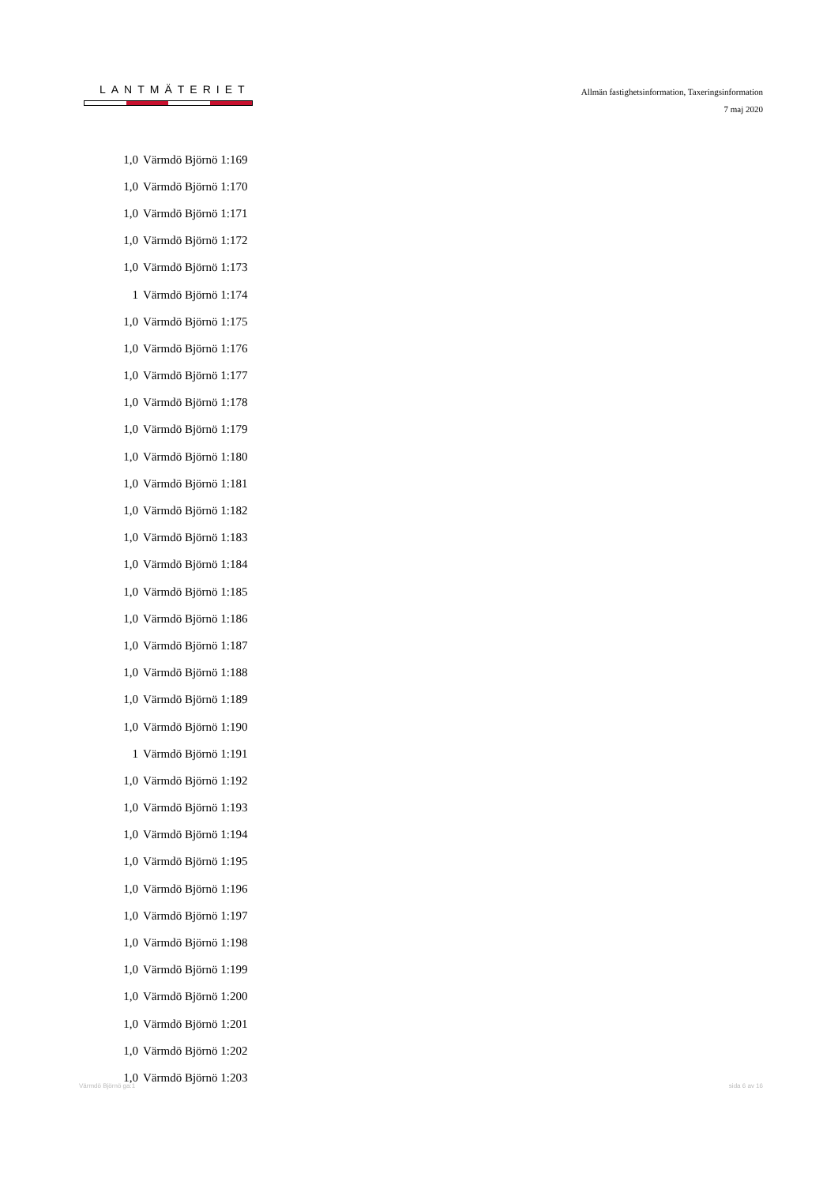LANTMÄTERIET
Allmän fastighetsinformation, Taxeringsinformation
7 maj 2020
| 1,0 | Värmdö Björnö 1:169 |
| 1,0 | Värmdö Björnö 1:170 |
| 1,0 | Värmdö Björnö 1:171 |
| 1,0 | Värmdö Björnö 1:172 |
| 1,0 | Värmdö Björnö 1:173 |
| 1 | Värmdö Björnö 1:174 |
| 1,0 | Värmdö Björnö 1:175 |
| 1,0 | Värmdö Björnö 1:176 |
| 1,0 | Värmdö Björnö 1:177 |
| 1,0 | Värmdö Björnö 1:178 |
| 1,0 | Värmdö Björnö 1:179 |
| 1,0 | Värmdö Björnö 1:180 |
| 1,0 | Värmdö Björnö 1:181 |
| 1,0 | Värmdö Björnö 1:182 |
| 1,0 | Värmdö Björnö 1:183 |
| 1,0 | Värmdö Björnö 1:184 |
| 1,0 | Värmdö Björnö 1:185 |
| 1,0 | Värmdö Björnö 1:186 |
| 1,0 | Värmdö Björnö 1:187 |
| 1,0 | Värmdö Björnö 1:188 |
| 1,0 | Värmdö Björnö 1:189 |
| 1,0 | Värmdö Björnö 1:190 |
| 1 | Värmdö Björnö 1:191 |
| 1,0 | Värmdö Björnö 1:192 |
| 1,0 | Värmdö Björnö 1:193 |
| 1,0 | Värmdö Björnö 1:194 |
| 1,0 | Värmdö Björnö 1:195 |
| 1,0 | Värmdö Björnö 1:196 |
| 1,0 | Värmdö Björnö 1:197 |
| 1,0 | Värmdö Björnö 1:198 |
| 1,0 | Värmdö Björnö 1:199 |
| 1,0 | Värmdö Björnö 1:200 |
| 1,0 | Värmdö Björnö 1:201 |
| 1,0 | Värmdö Björnö 1:202 |
| 1,0 | Värmdö Björnö 1:203 |
Värmdö Björnö ga:1 sida 6 av 16